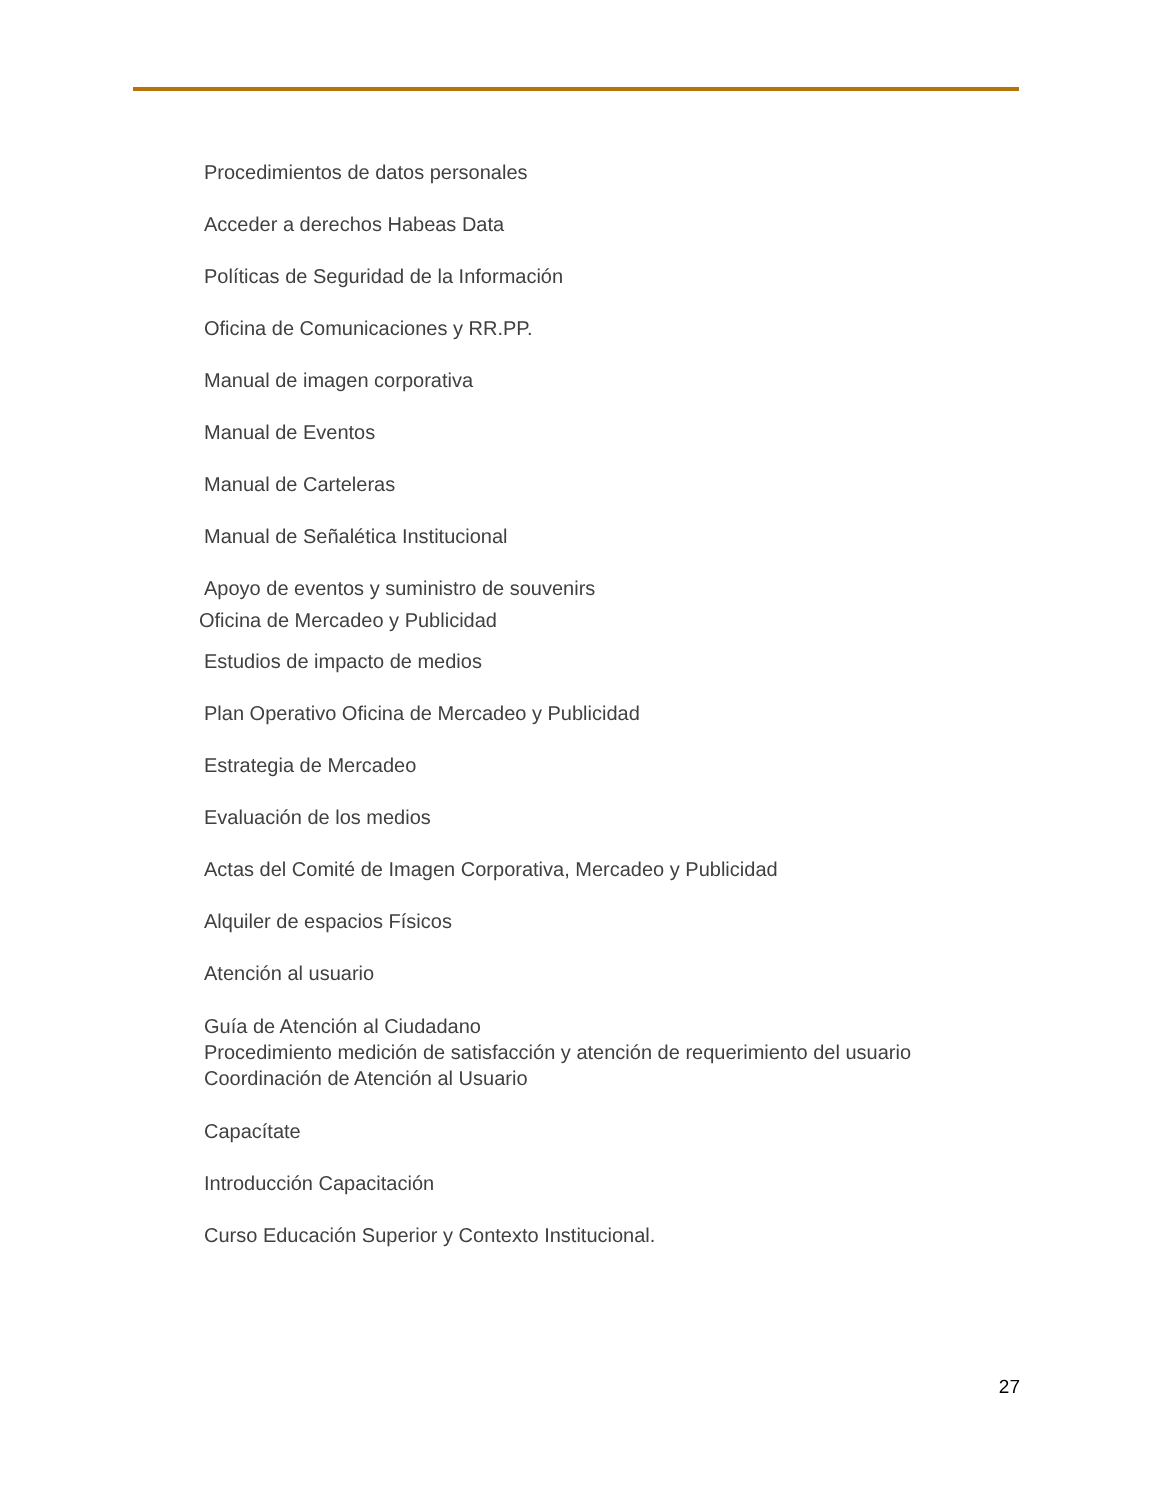Procedimientos de datos personales
Acceder a derechos Habeas Data
Políticas de Seguridad de la Información
Oficina de Comunicaciones y RR.PP.
Manual de imagen corporativa
Manual de Eventos
Manual de Carteleras
Manual de Señalética Institucional
Apoyo de eventos y suministro de souvenirs
Oficina de Mercadeo y Publicidad
Estudios de impacto de medios
Plan Operativo Oficina de Mercadeo y Publicidad
Estrategia de Mercadeo
Evaluación de los medios
Actas del Comité de Imagen Corporativa, Mercadeo y Publicidad
Alquiler de espacios Físicos
Atención al usuario
Guía de Atención al Ciudadano
Procedimiento medición de satisfacción y atención de requerimiento del usuario
Coordinación de Atención al Usuario
Capacítate
Introducción Capacitación
Curso Educación Superior y Contexto Institucional.
27